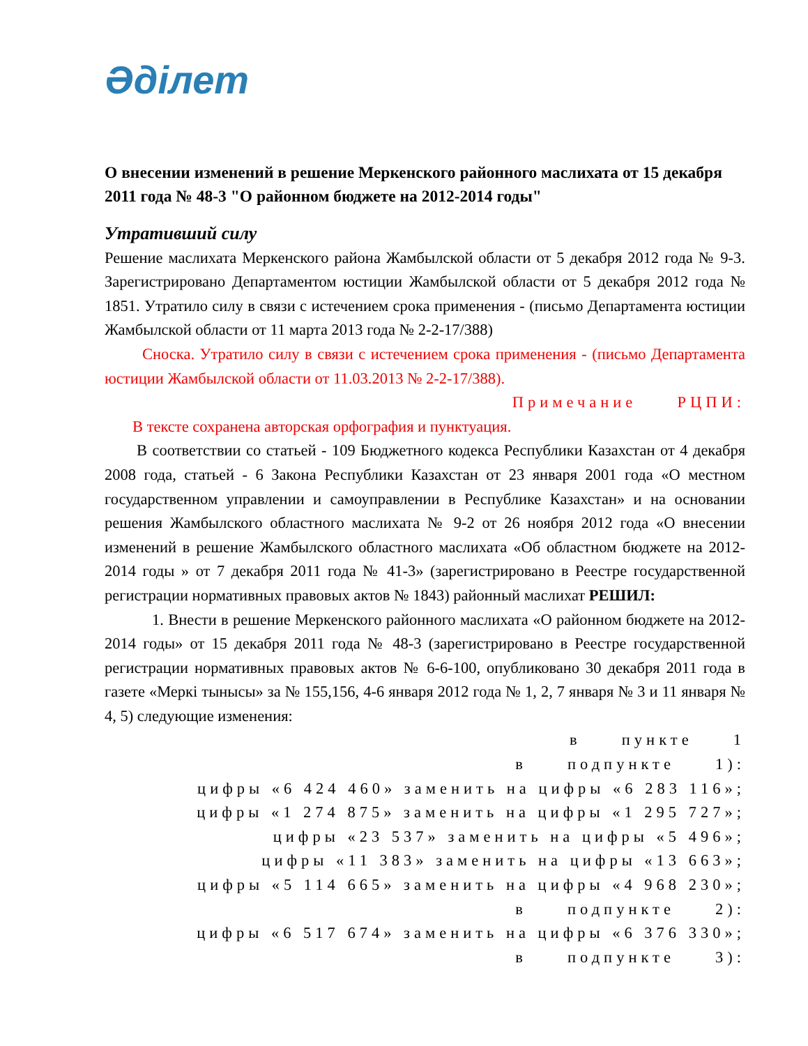Әділет
О внесении изменений в решение Меркенского районного маслихата от 15 декабря 2011 года № 48-3 "О районном бюджете на 2012-2014 годы"
Утративший силу
Решение маслихата Меркенского района Жамбылской области от 5 декабря 2012 года № 9-3. Зарегистрировано Департаментом юстиции Жамбылской области от 5 декабря 2012 года № 1851. Утратило силу в связи с истечением срока применения - (письмо Департамента юстиции Жамбылской области от 11 марта 2013 года № 2-2-17/388)
Сноска. Утратило силу в связи с истечением срока применения - (письмо Департамента юстиции Жамбылской области от 11.03.2013 № 2-2-17/388).
Примечание РЦПИ:
В тексте сохранена авторская орфография и пунктуация.
В соответствии со статьей - 109 Бюджетного кодекса Республики Казахстан от 4 декабря 2008 года, статьей - 6 Закона Республики Казахстан от 23 января 2001 года «О местном государственном управлении и самоуправлении в Республике Казахстан» и на основании решения Жамбылского областного маслихата № 9-2 от 26 ноября 2012 года «О внесении изменений в решение Жамбылского областного маслихата «Об областном бюджете на 2012-2014 годы » от 7 декабря 2011 года № 41-3» (зарегистрировано в Реестре государственной регистрации нормативных правовых актов № 1843) районный маслихат РЕШИЛ:
1. Внести в решение Меркенского районного маслихата «О районном бюджете на 2012-2014 годы» от 15 декабря 2011 года № 48-3 (зарегистрировано в Реестре государственной регистрации нормативных правовых актов № 6-6-100, опубликовано 30 декабря 2011 года в газете «Меркі тынысы» за № 155,156, 4-6 января 2012 года № 1, 2, 7 января № 3 и 11 января № 4, 5) следующие изменения:
в пункте 1
в подпункте 1):
цифры «6 424 460» заменить на цифры «6 283 116»;
цифры «1 274 875» заменить на цифры «1 295 727»;
цифры «23 537» заменить на цифры «5 496»;
цифры «11 383» заменить на цифры «13 663»;
цифры «5 114 665» заменить на цифры «4 968 230»;
в подпункте 2):
цифры «6 517 674» заменить на цифры «6 376 330»;
в подпункте 3):